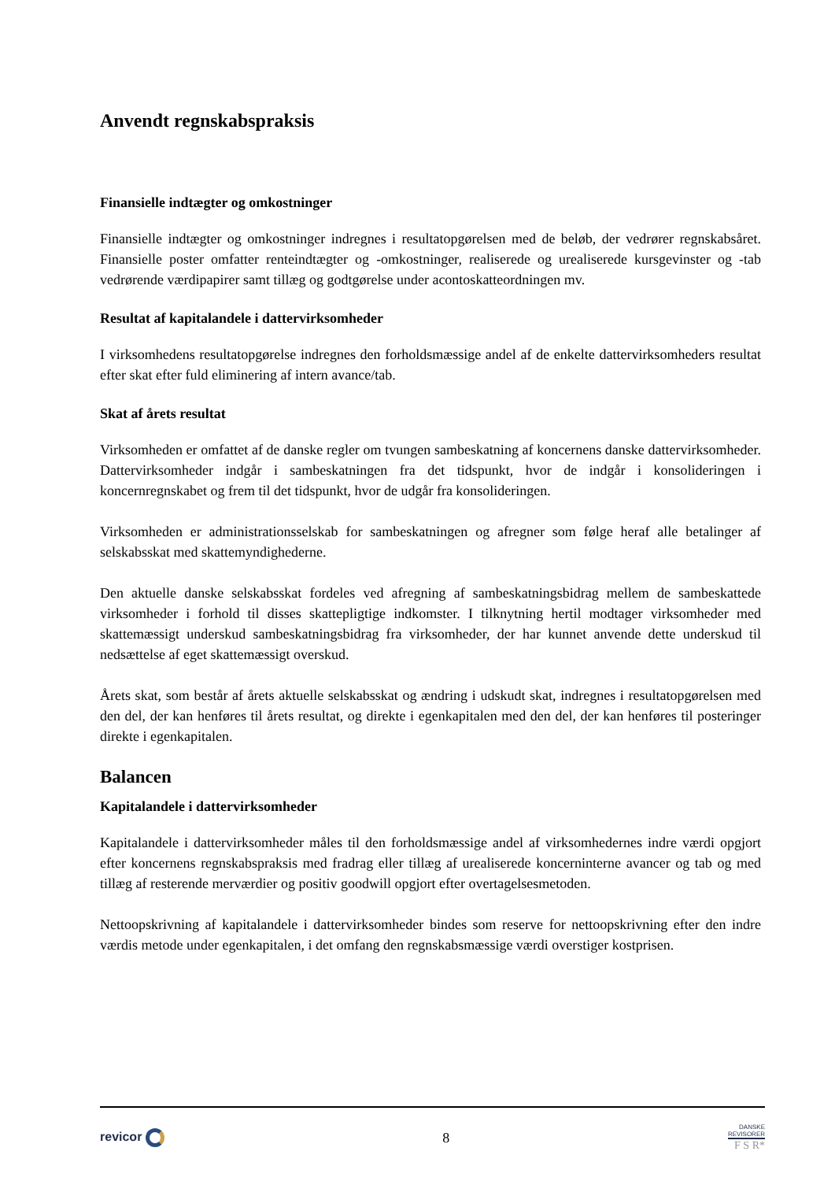Anvendt regnskabspraksis
Finansielle indtægter og omkostninger
Finansielle indtægter og omkostninger indregnes i resultatopgørelsen med de beløb, der vedrører regnskabsåret. Finansielle poster omfatter renteindtægter og -omkostninger, realiserede og urealiserede kursgevinster og -tab vedrørende værdipapirer samt tillæg og godtgørelse under acontoskatteordningen mv.
Resultat af kapitalandele i dattervirksomheder
I virksomhedens resultatopgørelse indregnes den forholdsmæssige andel af de enkelte dattervirksomheders resultat efter skat efter fuld eliminering af intern avance/tab.
Skat af årets resultat
Virksomheden er omfattet af de danske regler om tvungen sambeskatning af koncernens danske dattervirksomheder. Dattervirksomheder indgår i sambeskatningen fra det tidspunkt, hvor de indgår i konsolideringen i koncernregnskabet og frem til det tidspunkt, hvor de udgår fra konsolideringen.
Virksomheden er administrationsselskab for sambeskatningen og afregner som følge heraf alle betalinger af selskabsskat med skattemyndighederne.
Den aktuelle danske selskabsskat fordeles ved afregning af sambeskatningsbidrag mellem de sambeskattede virksomheder i forhold til disses skattepligtige indkomster. I tilknytning hertil modtager virksomheder med skattemæssigt underskud sambeskatningsbidrag fra virksomheder, der har kunnet anvende dette underskud til nedsættelse af eget skattemæssigt overskud.
Årets skat, som består af årets aktuelle selskabsskat og ændring i udskudt skat, indregnes i resultatopgørelsen med den del, der kan henføres til årets resultat, og direkte i egenkapitalen med den del, der kan henføres til posteringer direkte i egenkapitalen.
Balancen
Kapitalandele i dattervirksomheder
Kapitalandele i dattervirksomheder måles til den forholdsmæssige andel af virksomhedernes indre værdi opgjort efter koncernens regnskabspraksis med fradrag eller tillæg af urealiserede koncerninterne avancer og tab og med tillæg af resterende merværdier og positiv goodwill opgjort efter overtagelsesmetoden.
Nettoopskrivning af kapitalandele i dattervirksomheder bindes som reserve for nettoopskrivning efter den indre værdis metode under egenkapitalen, i det omfang den regnskabsmæssige værdi overstiger kostprisen.
revicor 8
DANSKE
REVISORER
F S R*